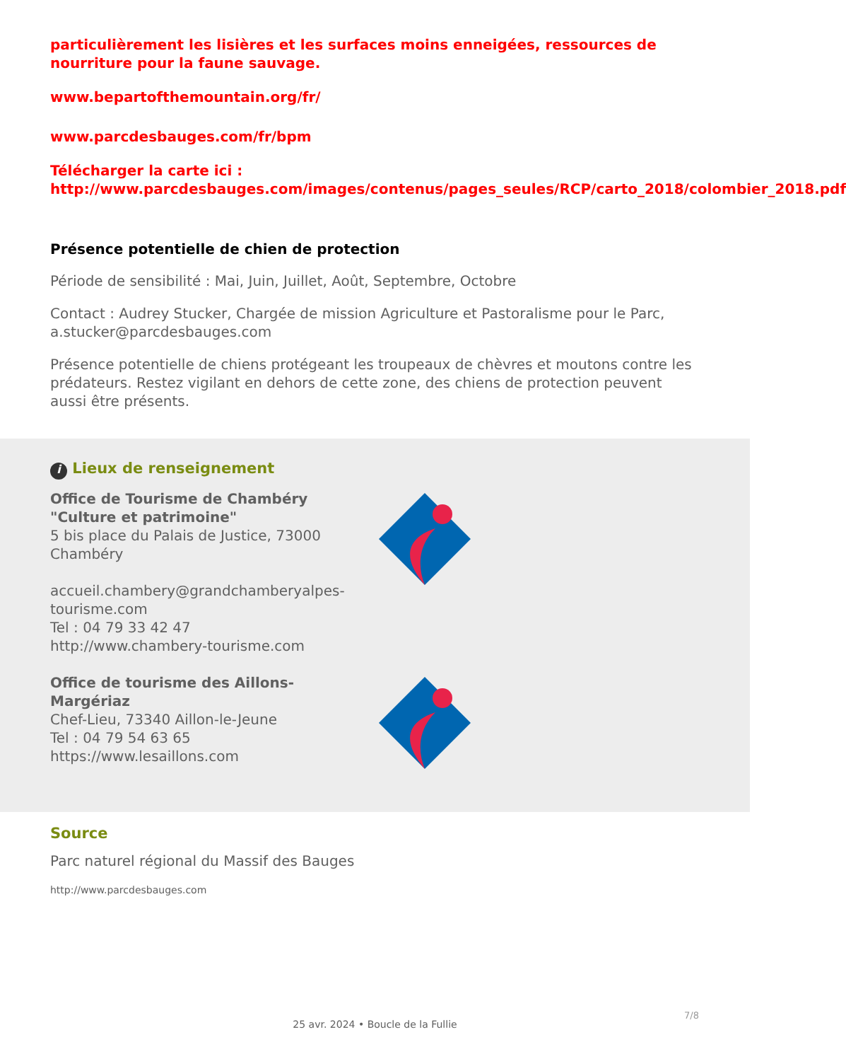particulièrement les lisières et les surfaces moins enneigées, ressources de nourriture pour la faune sauvage.
www.bepartofthemountain.org/fr/
www.parcdesbauges.com/fr/bpm
Télécharger la carte ici : http://www.parcdesbauges.com/images/contenus/pages_seules/RCP/carto_2018/colombier_2018.pdf
Présence potentielle de chien de protection
Période de sensibilité : Mai, Juin, Juillet, Août, Septembre, Octobre
Contact : Audrey Stucker, Chargée de mission Agriculture et Pastoralisme pour le Parc, a.stucker@parcdesbauges.com
Présence potentielle de chiens protégeant les troupeaux de chèvres et moutons contre les prédateurs. Restez vigilant en dehors de cette zone, des chiens de protection peuvent aussi être présents.
i Lieux de renseignement
Office de Tourisme de Chambéry "Culture et patrimoine"
5 bis place du Palais de Justice, 73000 Chambéry
accueil.chambery@grandchamberyalpes-tourisme.com
Tel : 04 79 33 42 47
http://www.chambery-tourisme.com
Office de tourisme des Aillons-Margériaz
Chef-Lieu, 73340 Aillon-le-Jeune
Tel : 04 79 54 63 65
https://www.lesaillons.com
Source
Parc naturel régional du Massif des Bauges
http://www.parcdesbauges.com
7/8
25 avr. 2024 • Boucle de la Fullie